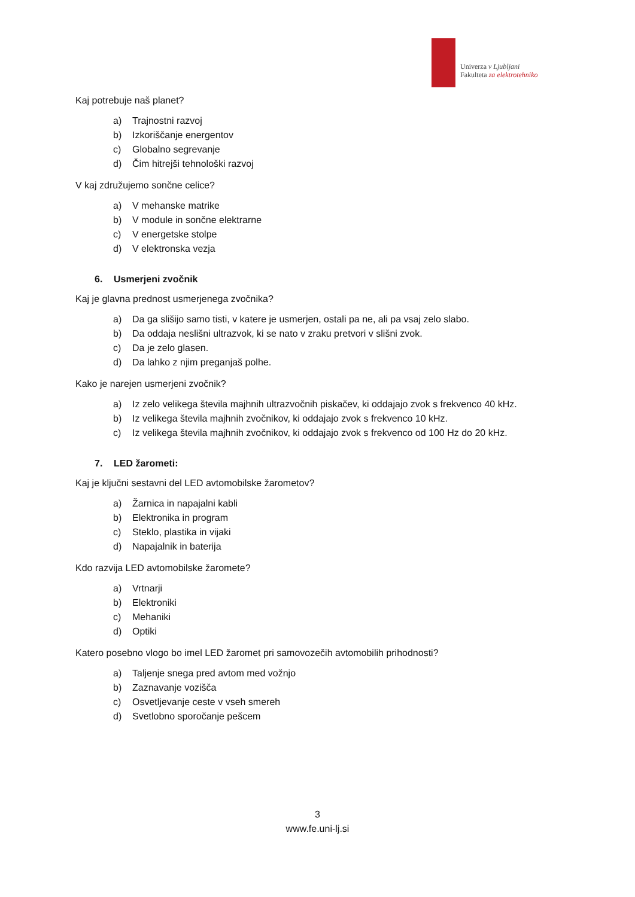Univerza v Ljubljani
Fakulteta za elektrotehniko
Kaj potrebuje naš planet?
a) Trajnostni razvoj
b) Izkoriščanje energentov
c) Globalno segrevanje
d) Čim hitrejši tehnološki razvoj
V kaj združujemo sončne celice?
a) V mehanske matrike
b) V module in sončne elektrarne
c) V energetske stolpe
d) V elektronska vezja
6. Usmerjeni zvočnik
Kaj je glavna prednost usmerjenega zvočnika?
a) Da ga slišijo samo tisti, v katere je usmerjen, ostali pa ne, ali pa vsaj zelo slabo.
b) Da oddaja neslišni ultrazvok, ki se nato v zraku pretvori v slišni zvok.
c) Da je zelo glasen.
d) Da lahko z njim preganjaš polhe.
Kako je narejen usmerjeni zvočnik?
a) Iz zelo velikega števila majhnih ultrazvočnih piskačev, ki oddajajo zvok s frekvenco 40 kHz.
b) Iz velikega števila majhnih zvočnikov, ki oddajajo zvok s frekvenco 10 kHz.
c) Iz velikega števila majhnih zvočnikov, ki oddajajo zvok s frekvenco od 100 Hz do 20 kHz.
7. LED žarometi:
Kaj je ključni sestavni del LED avtomobilske žarometov?
a) Žarnica in napajalni kabli
b) Elektronika in program
c) Steklo, plastika in vijaki
d) Napajalnik in baterija
Kdo razvija LED avtomobilske žaromete?
a) Vrtnarji
b) Elektroniki
c) Mehaniki
d) Optiki
Katero posebno vlogo bo imel LED žaromet pri samovozečih avtomobilih prihodnosti?
a) Taljenje snega pred avtom med vožnjo
b) Zaznavanje vozišča
c) Osvetljevanje ceste v vseh smereh
d) Svetlobno sporočanje pešcem
3
www.fe.uni-lj.si